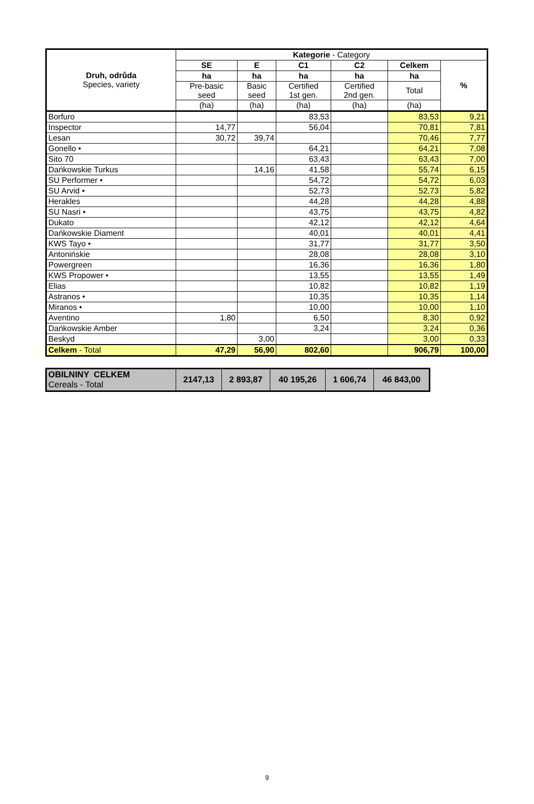| Druh, odrůda Species, variety | Kategorie - Category | | | | | |
| --- | --- | --- | --- | --- | --- | --- |
| | SE | E | C1 | C2 | Celkem | % |
| | ha | ha | ha | ha | ha | |
| | Pre-basic seed | Basic seed | Certified 1st gen. | Certified 2nd gen. | Total | |
| | (ha) | (ha) | (ha) | (ha) | (ha) | |
| Borfuro | | | 83,53 | | 83,53 | 9,21 |
| Inspector | 14,77 | | 56,04 | | 70,81 | 7,81 |
| Lesan | 30,72 | 39,74 | | | 70,46 | 7,77 |
| Gonello • | | | 64,21 | | 64,21 | 7,08 |
| Sito 70 | | | 63,43 | | 63,43 | 7,00 |
| Dańkowskie Turkus | | 14,16 | 41,58 | | 55,74 | 6,15 |
| SU Performer • | | | 54,72 | | 54,72 | 6,03 |
| SU Arvid • | | | 52,73 | | 52,73 | 5,82 |
| Herakles | | | 44,28 | | 44,28 | 4,88 |
| SU Nasri • | | | 43,75 | | 43,75 | 4,82 |
| Dukato | | | 42,12 | | 42,12 | 4,64 |
| Dańkowskie Diament | | | 40,01 | | 40,01 | 4,41 |
| KWS Tayo • | | | 31,77 | | 31,77 | 3,50 |
| Antonińskie | | | 28,08 | | 28,08 | 3,10 |
| Powergreen | | | 16,36 | | 16,36 | 1,80 |
| KWS Propower • | | | 13,55 | | 13,55 | 1,49 |
| Elias | | | 10,82 | | 10,82 | 1,19 |
| Astranos • | | | 10,35 | | 10,35 | 1,14 |
| Miranos • | | | 10,00 | | 10,00 | 1,10 |
| Aventino | 1,80 | | 6,50 | | 8,30 | 0,92 |
| Dańkowskie Amber | | | 3,24 | | 3,24 | 0,36 |
| Beskyd | | 3,00 | | | 3,00 | 0,33 |
| Celkem - Total | 47,29 | 56,90 | 802,60 | | 906,79 | 100,00 |
| OBILNINY CELKEM Cereals - Total | 2147,13 | 2 893,87 | 40 195,26 | 1 606,74 | 46 843,00 |
9